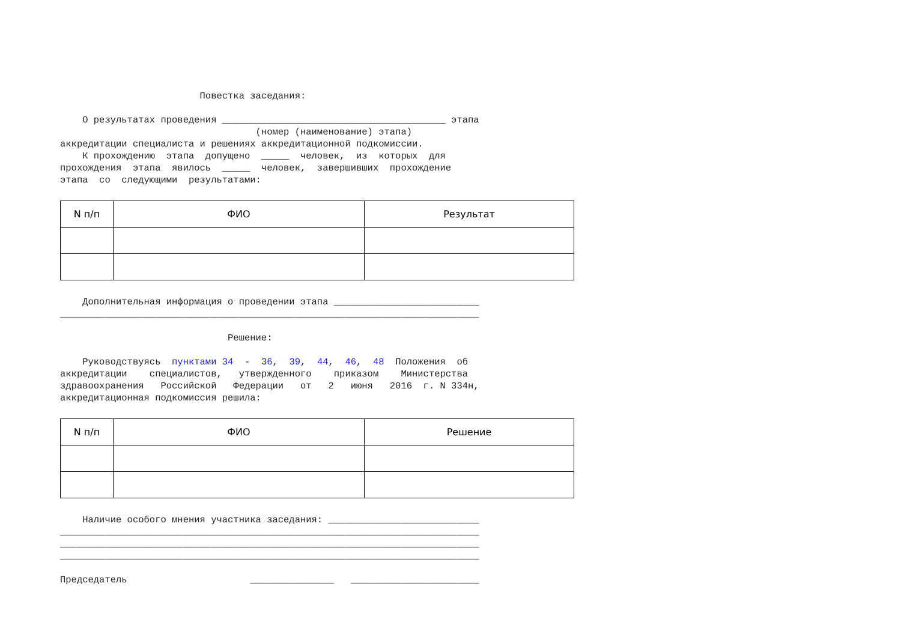Повестка заседания:

    О результатах проведения ________________________________________ этапа
                                   (номер (наименование) этапа)
аккредитации специалиста и решениях аккредитационной подкомиссии.
    К прохождению  этапа  допущено  _____  человек,  из  которых  для
прохождения  этапа  явилось  _____  человек,  завершивших  прохождение
этапа  со  следующими  результатами:
| N п/п | ФИО | Результат |
| --- | --- | --- |
    Дополнительная информация о проведении этапа __________________________
___________________________________________________________________________

                              Решение:

    Руководствуясь  пунктами 34  -  36,  39,  44,  46,  48  Положения  об
аккредитации    специалистов,   утвержденного    приказом    Министерства
здравоохранения   Российской   Федерации   от   2   июня   2016  г. N 334н,
аккредитационная подкомиссия решила:
| N п/п | ФИО | Решение |
| --- | --- | --- |
    Наличие особого мнения участника заседания: ___________________________
___________________________________________________________________________
___________________________________________________________________________
___________________________________________________________________________

Председатель                      _______________   _______________________